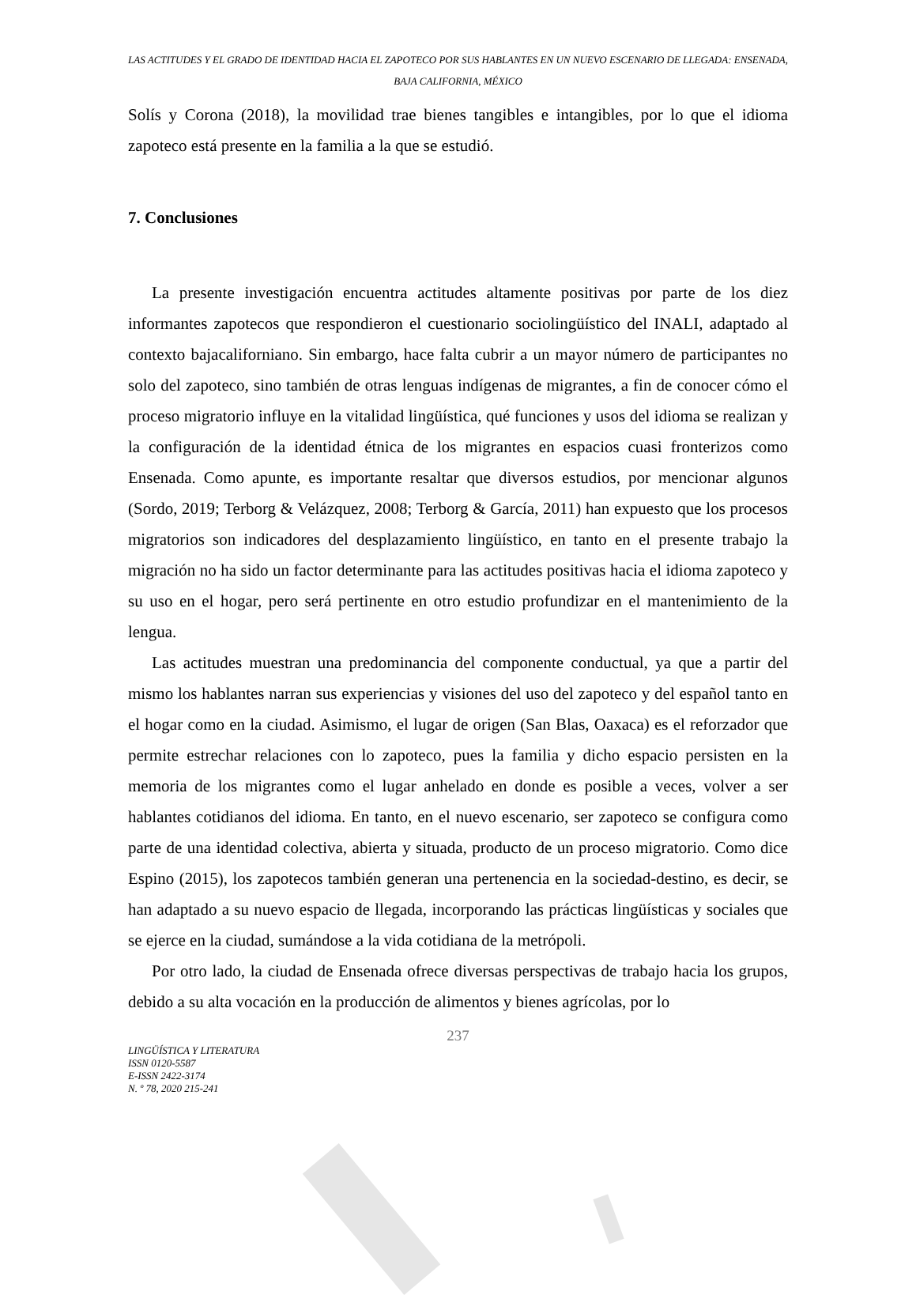LAS ACTITUDES Y EL GRADO DE IDENTIDAD HACIA EL ZAPOTECO POR SUS HABLANTES EN UN NUEVO ESCENARIO DE LLEGADA: ENSENADA, BAJA CALIFORNIA, MÉXICO
Solís y Corona (2018), la movilidad trae bienes tangibles e intangibles, por lo que el idioma zapoteco está presente en la familia a la que se estudió.
7. Conclusiones
La presente investigación encuentra actitudes altamente positivas por parte de los diez informantes zapotecos que respondieron el cuestionario sociolingüístico del INALI, adaptado al contexto bajacaliforniano. Sin embargo, hace falta cubrir a un mayor número de participantes no solo del zapoteco, sino también de otras lenguas indígenas de migrantes, a fin de conocer cómo el proceso migratorio influye en la vitalidad lingüística, qué funciones y usos del idioma se realizan y la configuración de la identidad étnica de los migrantes en espacios cuasi fronterizos como Ensenada. Como apunte, es importante resaltar que diversos estudios, por mencionar algunos (Sordo, 2019; Terborg & Velázquez, 2008; Terborg & García, 2011) han expuesto que los procesos migratorios son indicadores del desplazamiento lingüístico, en tanto en el presente trabajo la migración no ha sido un factor determinante para las actitudes positivas hacia el idioma zapoteco y su uso en el hogar, pero será pertinente en otro estudio profundizar en el mantenimiento de la lengua.
Las actitudes muestran una predominancia del componente conductual, ya que a partir del mismo los hablantes narran sus experiencias y visiones del uso del zapoteco y del español tanto en el hogar como en la ciudad. Asimismo, el lugar de origen (San Blas, Oaxaca) es el reforzador que permite estrechar relaciones con lo zapoteco, pues la familia y dicho espacio persisten en la memoria de los migrantes como el lugar anhelado en donde es posible a veces, volver a ser hablantes cotidianos del idioma. En tanto, en el nuevo escenario, ser zapoteco se configura como parte de una identidad colectiva, abierta y situada, producto de un proceso migratorio. Como dice Espino (2015), los zapotecos también generan una pertenencia en la sociedad-destino, es decir, se han adaptado a su nuevo espacio de llegada, incorporando las prácticas lingüísticas y sociales que se ejerce en la ciudad, sumándose a la vida cotidiana de la metrópoli.
Por otro lado, la ciudad de Ensenada ofrece diversas perspectivas de trabajo hacia los grupos, debido a su alta vocación en la producción de alimentos y bienes agrícolas, por lo
237
LINGÜÍSTICA Y LITERATURA
ISSN 0120-5587
E-ISSN 2422-3174
N. º 78, 2020 215-241